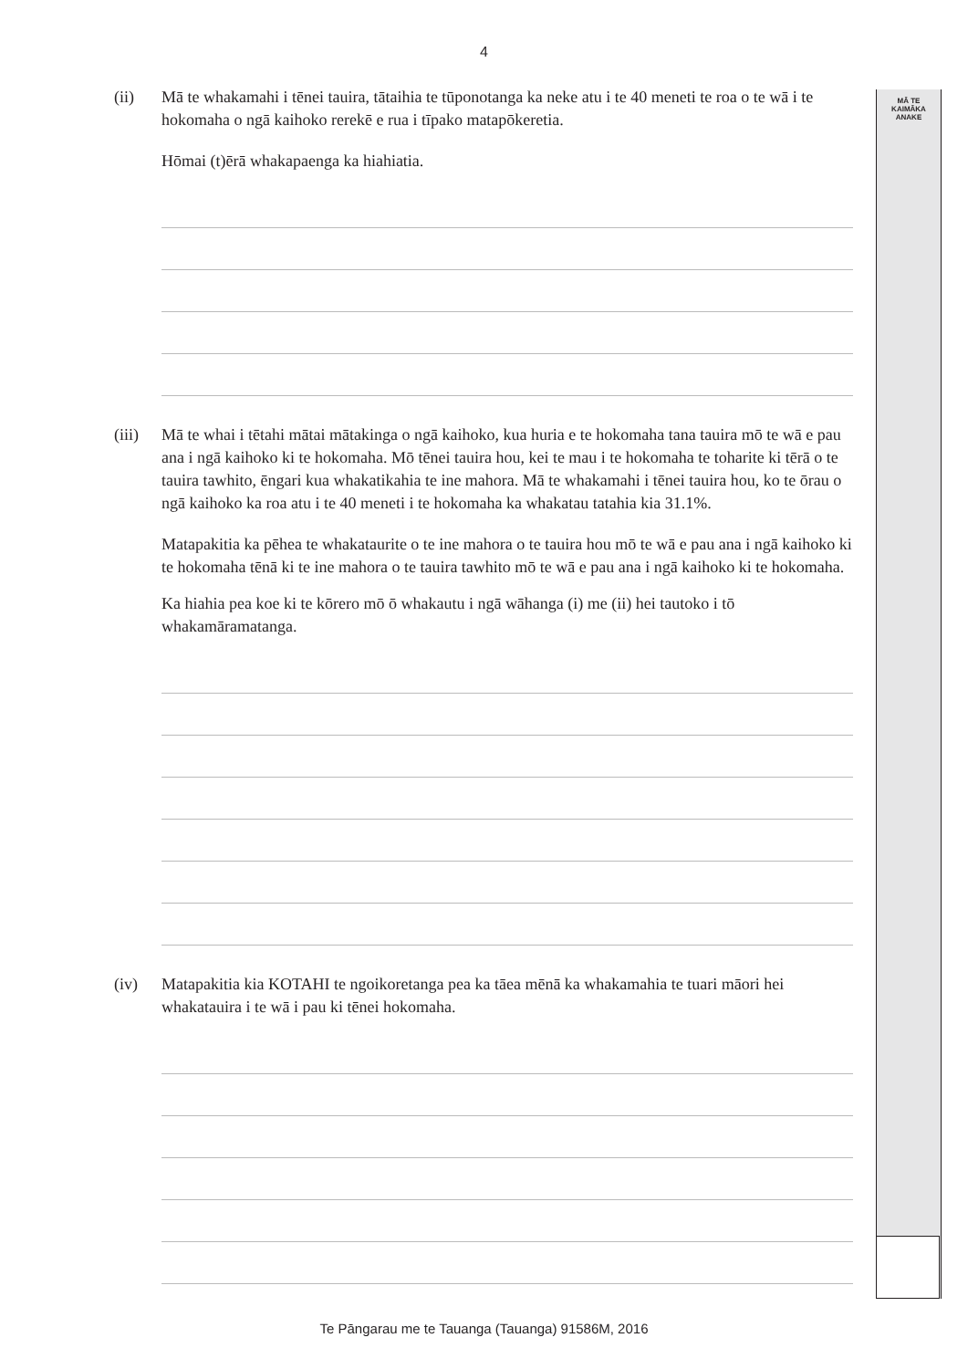4
MĀ TE
KAIMĀKA
ANAKE
(ii) Mā te whakamahi i tēnei tauira, tātaihia te tūponotanga ka neke atu i te 40 meneti te roa o te wā i te hokomaha o ngā kaihoko rerekē e rua i tīpako matapōkeretia.
Hōmai (t)ērā whakapaenga ka hiahiatia.
(iii)
Mā te whai i tētahi mātai mātakinga o ngā kaihoko, kua huria e te hokomaha tana tauira mō te wā e pau ana i ngā kaihoko ki te hokomaha. Mō tēnei tauira hou, kei te mau i te hokomaha te toharite ki tērā o te tauira tawhito, ēngari kua whakatikahia te ine mahora. Mā te whakamahi i tēnei tauira hou, ko te ōrau o ngā kaihoko ka roa atu i te 40 meneti i te hokomaha ka whakatau tatahia kia 31.1%.
Matapakitia ka pēhea te whakataurite o te ine mahora o te tauira hou mō te wā e pau ana i ngā kaihoko ki te hokomaha tēnā ki te ine mahora o te tauira tawhito mō te wā e pau ana i ngā kaihoko ki te hokomaha.
Ka hiahia pea koe ki te kōrero mō ō whakautu i ngā wāhanga (i) me (ii) hei tautoko i tō whakamāramatanga.
(iv) Matapakitia kia KOTAHI te ngoikoretanga pea ka tāea mēnā ka whakamahia te tuari māori hei whakatauira i te wā i pau ki tēnei hokomaha.
Te Pāngarau me te Tauanga (Tauanga) 91586M, 2016